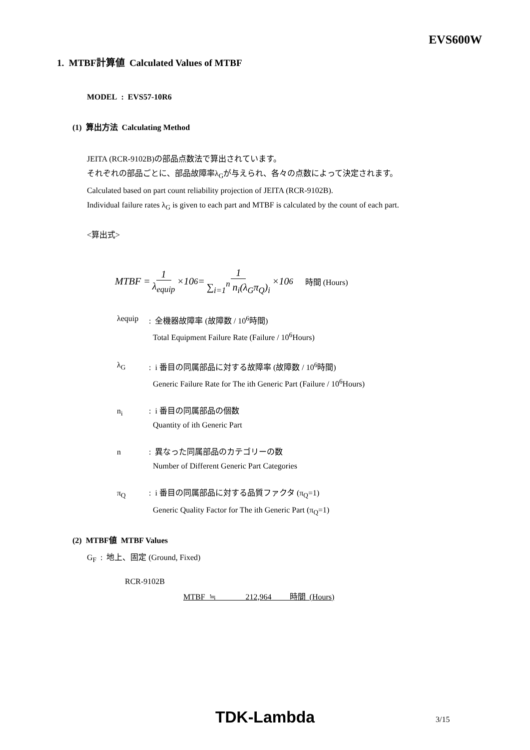EVS600W
1. MTBF計算値 Calculated Values of MTBF
MODEL : EVS57-10R6
(1) 算出方法 Calculating Method
JEITA (RCR-9102B)の部品点数法で算出されています。
それぞれの部品ごとに、部品故障率λ<sub>G</sub>が与えられ、各々の点数によって決定されます。
Calculated based on part count reliability projection of JEITA (RCR-9102B).
Individual failure rates λ<sub>G</sub> is given to each part and MTBF is calculated by the count of each part.
<算出式>
MTBF = 1 λ<sub>equip</sub> ×10<sup>6</sup> = 1 ∑<sub>i=1</sub><sup>n</sup> n<sub>i</sub>(λ<sub>G</sub>π<sub>Q</sub>)<sub>i</sub> ×10<sup>6</sup> 時間 (Hours)
λequip : 全機器故障率 (故障数 / 10<sup>6</sup>時間)
Total Equipment Failure Rate (Failure / 10<sup>6</sup>Hours)
λ<sub>G</sub> : i 番目の同属部品に対する故障率 (故障数 / 10<sup>6</sup>時間)
Generic Failure Rate for The ith Generic Part (Failure / 10<sup>6</sup>Hours)
n<sub>i</sub> : i 番目の同属部品の個数
Quantity of ith Generic Part
n : 異なった同属部品のカテゴリーの数
Number of Different Generic Part Categories
π<sub>Q</sub> : i 番目の同属部品に対する品質ファクタ (π<sub>Q</sub>=1)
Generic Quality Factor for The ith Generic Part (π<sub>Q</sub>=1)
(2) MTBF値 MTBF Values
G<sub>F</sub> : 地上、固定 (Ground, Fixed)
RCR-9102B
MTBF ≒ 212,964 時間 (Hours)
TDK-Lambda 3/15